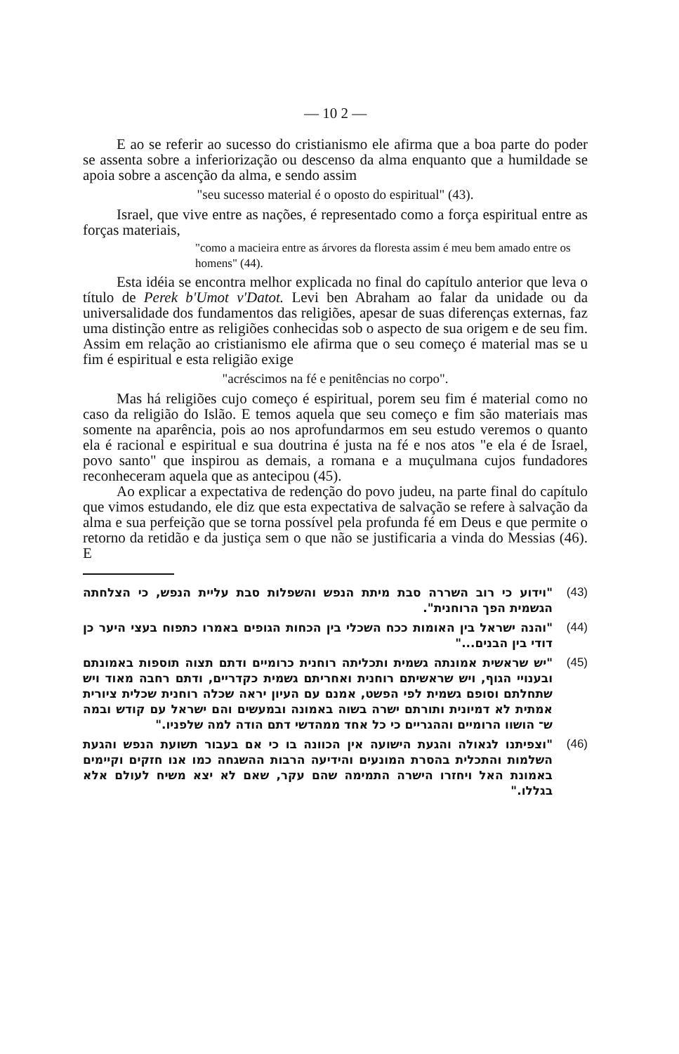— 10 2 —
E ao se referir ao sucesso do cristianismo ele afirma que a boa parte do poder se assenta sobre a inferiorização ou descenso da alma enquanto que a humildade se apoia sobre a ascenção da alma, e sendo assim
"seu sucesso material é o oposto do espiritual" (43).
Israel, que vive entre as nações, é representado como a força espiritual entre as forças materiais,
"como a macieira entre as árvores da floresta assim é meu bem amado entre os homens" (44).
Esta idéia se encontra melhor explicada no final do capítulo anterior que leva o título de Perek b'Umot v'Datot. Levi ben Abraham ao falar da unidade ou da universalidade dos fundamentos das religiões, apesar de suas diferenças externas, faz uma distinção entre as religiões conhecidas sob o aspecto de sua origem e de seu fim. Assim em relação ao cristianismo ele afirma que o seu começo é material mas se u fim é espiritual e esta religião exige
"acréscimos na fé e penitências no corpo".
Mas há religiões cujo começo é espiritual, porem seu fim é material como no caso da religião do Islão. E temos aquela que seu começo e fim são materiais mas somente na aparência, pois ao nos aprofundarmos em seu estudo veremos o quanto ela é racional e espiritual e sua doutrina é justa na fé e nos atos "e ela é de Israel, povo santo" que inspirou as demais, a romana e a muçulmana cujos fundadores reconheceram aquela que as antecipou (45).
Ao explicar a expectativa de redenção do povo judeu, na parte final do capítulo que vimos estudando, ele diz que esta expectativa de salvação se refere à salvação da alma e sua perfeição que se torna possível pela profunda fé em Deus e que permite o retorno da retidão e da justiça sem o que não se justificaria a vinda do Messias (46). E
"וידוע כי רוב השררה סבת מיתת הנפש והשפלות סבת עליית הנפש, כי הצלחתה הגשמית הפך הרוחנית".
(43)
"והנה ישראל בין האומות ככח השכלי בין הכחות הגופים באמרו כתפוח בעצי היער כן דודי בין הבנים..."
(44)
"יש שראשית אמונתה גשמית ותכליתה רוחנית כרומיים ודתם תצוה תוספות באמונתם ובענויי הגוף, ויש שראשיתם רוחנית ואחריתם גשמית כקדריים, ודתם רחבה מאוד ויש שתחלתם וסופם גשמית לפי הפשט, אמנם עם העיון יראה שכלה רוחנית שכלית ציורית אמתית לא דמיונית ותורתם ישרה בשוה באמונה ובמעשים והם ישראל עם קודש ובמה ש־ הושוו הרומיים וההגריים כי כל אחד ממהדשי דתם הודה למה שלפניו."
(45)
"וצפיתנו לגאולה והגעת הישועה אין הכוונה בו כי אם בעבור תשועת הנפש והגעת השלמות והתכלית בהסרת המונעים והידיעה הרבות ההשגחה כמו אנו חזקים וקיימים באמונת האל ויחזרו הישרה התמימה שהם עקר, שאם לא יצא משיח לעולם אלא בגללו."
(46)